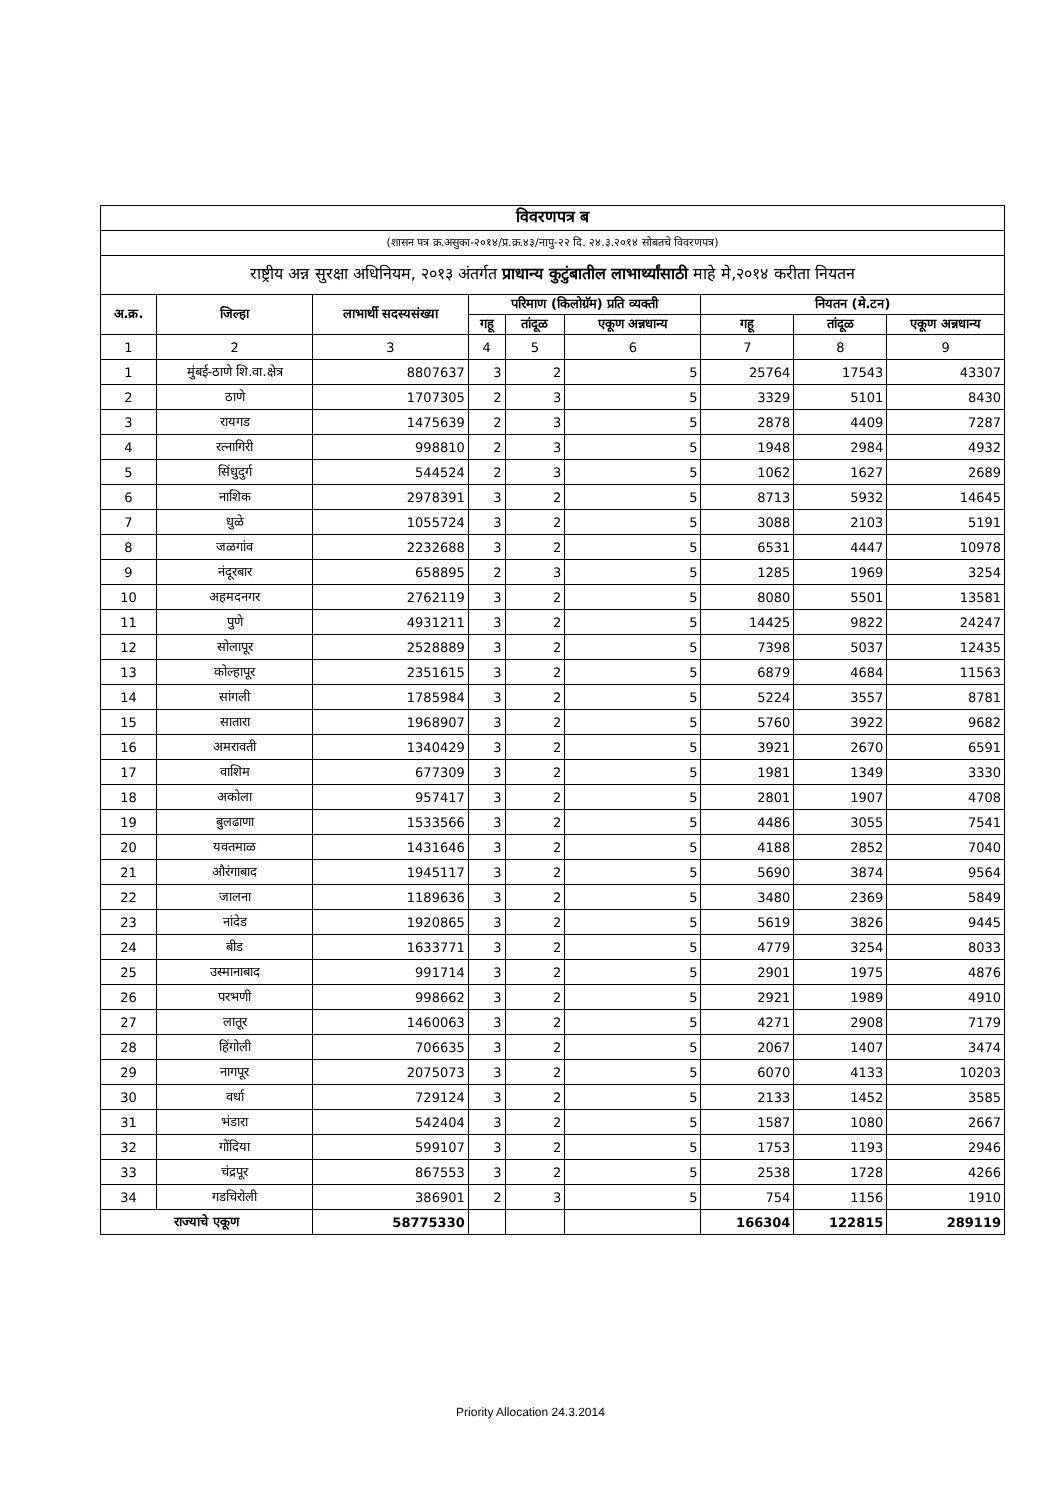| विवरणपत्र ब | | | | | | | | |
| (शासन पत्र क्र.असुका-२०१४/प्र.क्र.४३/नापु-२२ दि. २४.३.२०१४ सोबतचे विवरणपत्र) | | | | | | | | |
| राष्ट्रीय अन्न सुरक्षा अधिनियम, २०१३ अंतर्गत प्राधान्य कुटुंबातील लाभार्थ्यांसाठी माहे मे,२०१४ करीता नियतन | | | | | | | | |
| अ.क्र. | जिल्हा | लाभार्थी सदस्यसंख्या | परिमाण (किलोग्रॅम) प्रति व्यक्ती | | | नियतन (मे.टन) | | |
| | | | गहू | तांदूळ | एकूण अन्नधान्य | गहू | तांदूळ | एकूण अन्नधान्य |
| 1 | 2 | 3 | 4 | 5 | 6 | 7 | 8 | 9 |
| 1 | मुंबई-ठाणे शि.वा.क्षेत्र | 8807637 | 3 | 2 | 5 | 25764 | 17543 | 43307 |
| 2 | ठाणे | 1707305 | 2 | 3 | 5 | 3329 | 5101 | 8430 |
| 3 | रायगड | 1475639 | 2 | 3 | 5 | 2878 | 4409 | 7287 |
| 4 | रत्नागिरी | 998810 | 2 | 3 | 5 | 1948 | 2984 | 4932 |
| 5 | सिंधुदुर्ग | 544524 | 2 | 3 | 5 | 1062 | 1627 | 2689 |
| 6 | नाशिक | 2978391 | 3 | 2 | 5 | 8713 | 5932 | 14645 |
| 7 | धुळे | 1055724 | 3 | 2 | 5 | 3088 | 2103 | 5191 |
| 8 | जळगांव | 2232688 | 3 | 2 | 5 | 6531 | 4447 | 10978 |
| 9 | नंदूरबार | 658895 | 2 | 3 | 5 | 1285 | 1969 | 3254 |
| 10 | अहमदनगर | 2762119 | 3 | 2 | 5 | 8080 | 5501 | 13581 |
| 11 | पुणे | 4931211 | 3 | 2 | 5 | 14425 | 9822 | 24247 |
| 12 | सोलापूर | 2528889 | 3 | 2 | 5 | 7398 | 5037 | 12435 |
| 13 | कोल्हापूर | 2351615 | 3 | 2 | 5 | 6879 | 4684 | 11563 |
| 14 | सांगली | 1785984 | 3 | 2 | 5 | 5224 | 3557 | 8781 |
| 15 | सातारा | 1968907 | 3 | 2 | 5 | 5760 | 3922 | 9682 |
| 16 | अमरावती | 1340429 | 3 | 2 | 5 | 3921 | 2670 | 6591 |
| 17 | वाशिम | 677309 | 3 | 2 | 5 | 1981 | 1349 | 3330 |
| 18 | अकोला | 957417 | 3 | 2 | 5 | 2801 | 1907 | 4708 |
| 19 | बुलढाणा | 1533566 | 3 | 2 | 5 | 4486 | 3055 | 7541 |
| 20 | यवतमाळ | 1431646 | 3 | 2 | 5 | 4188 | 2852 | 7040 |
| 21 | औरंगाबाद | 1945117 | 3 | 2 | 5 | 5690 | 3874 | 9564 |
| 22 | जालना | 1189636 | 3 | 2 | 5 | 3480 | 2369 | 5849 |
| 23 | नांदेड | 1920865 | 3 | 2 | 5 | 5619 | 3826 | 9445 |
| 24 | बीड | 1633771 | 3 | 2 | 5 | 4779 | 3254 | 8033 |
| 25 | उस्मानाबाद | 991714 | 3 | 2 | 5 | 2901 | 1975 | 4876 |
| 26 | परभणी | 998662 | 3 | 2 | 5 | 2921 | 1989 | 4910 |
| 27 | लातूर | 1460063 | 3 | 2 | 5 | 4271 | 2908 | 7179 |
| 28 | हिंगोली | 706635 | 3 | 2 | 5 | 2067 | 1407 | 3474 |
| 29 | नागपूर | 2075073 | 3 | 2 | 5 | 6070 | 4133 | 10203 |
| 30 | वर्धा | 729124 | 3 | 2 | 5 | 2133 | 1452 | 3585 |
| 31 | भंडारा | 542404 | 3 | 2 | 5 | 1587 | 1080 | 2667 |
| 32 | गोंदिया | 599107 | 3 | 2 | 5 | 1753 | 1193 | 2946 |
| 33 | चंद्रपूर | 867553 | 3 | 2 | 5 | 2538 | 1728 | 4266 |
| 34 | गडचिरोली | 386901 | 2 | 3 | 5 | 754 | 1156 | 1910 |
| राज्याचे एकूण | | 58775330 | | | | 166304 | 122815 | 289119 |
Priority Allocation 24.3.2014